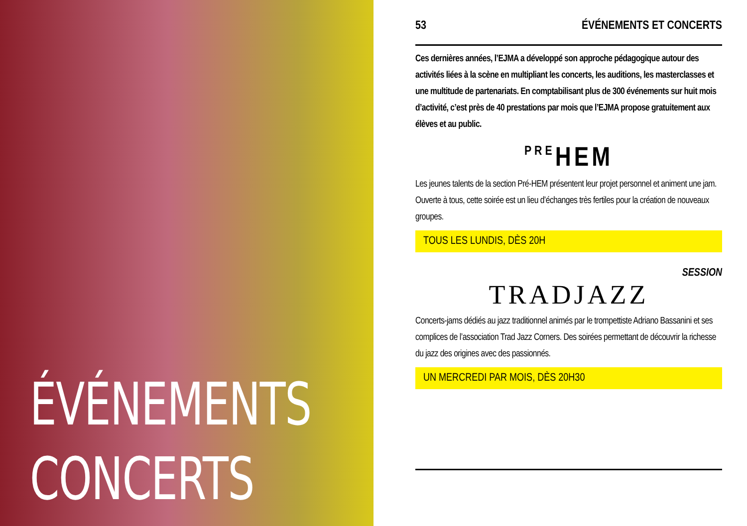ÉVÉNEMENTS
CONCERTS
53 ÉVÉNEMENTS ET CONCERTS
Ces dernières années, l’EJMA a développé son approche pédagogique autour des activités liées à la scène en multipliant les concerts, les auditions, les masterclasses et une multitude de partenariats. En comptabilisant plus de 300 événements sur huit mois d’activité, c’est près de 40 prestations par mois que l’EJMA propose gratuitement aux élèves et au public.
PREHEM
Les jeunes talents de la section Pré-HEM présentent leur projet personnel et animent une jam. Ouverte à tous, cette soirée est un lieu d’échanges très fertiles pour la création de nouveaux groupes.
TOUS LES LUNDIS, DÈS 20H
SESSION
TRADJAZZ
Concerts-jams dédiés au jazz traditionnel animés par le trompettiste Adriano Bassanini et ses complices de l’association Trad Jazz Corners. Des soirées permettant de découvrir la richesse du jazz des origines avec des passionnés.
UN MERCREDI PAR MOIS, DÈS 20H30